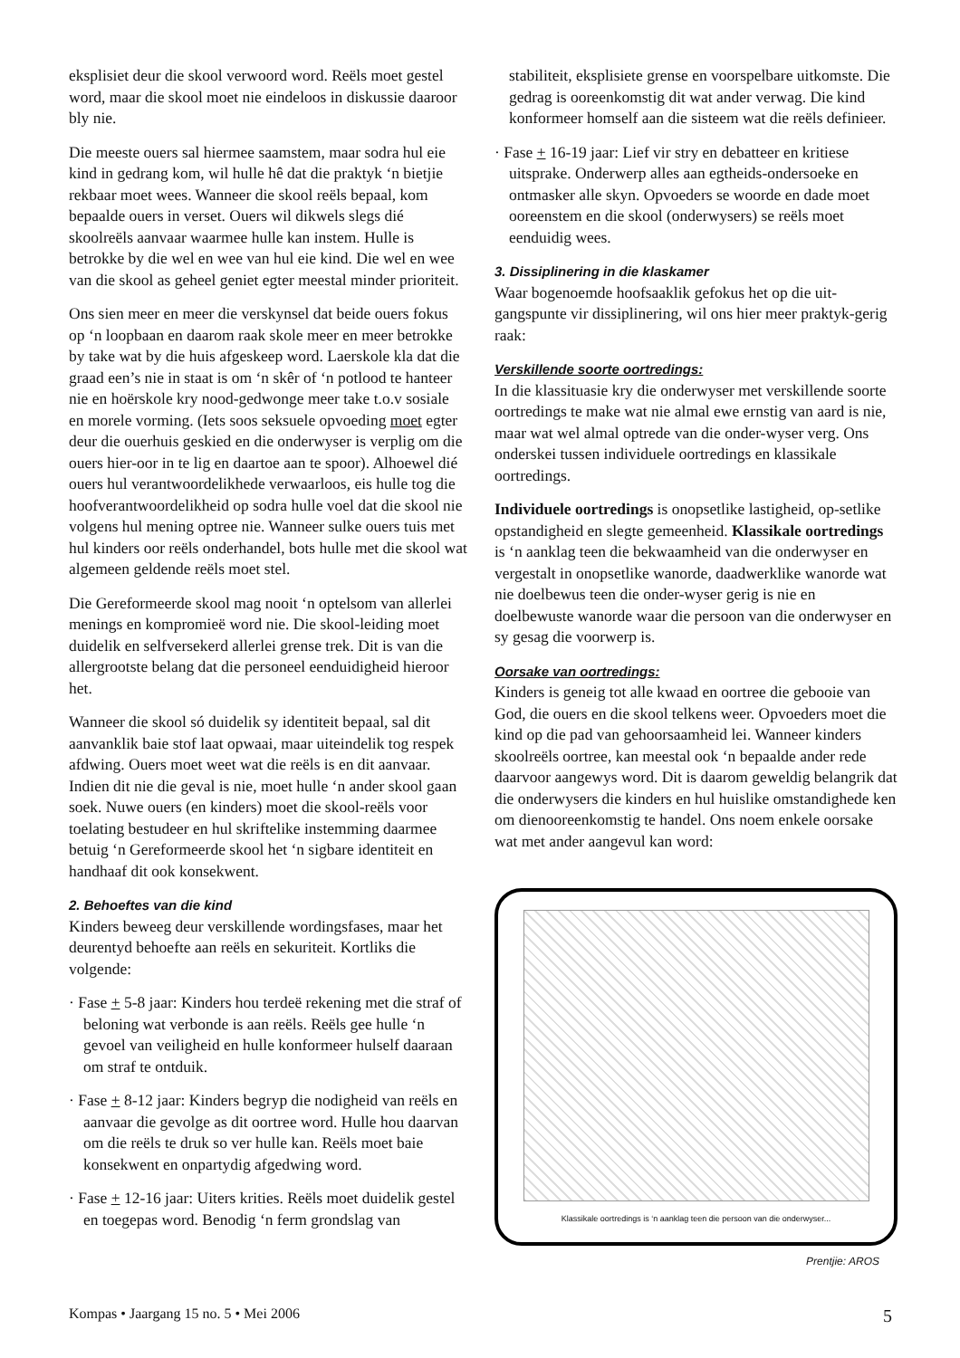eksplisiet deur die skool verwoord word. Reëls moet gestel word, maar die skool moet nie eindeloos in diskussie daaroor bly nie.
Die meeste ouers sal hiermee saamstem, maar sodra hul eie kind in gedrang kom, wil hulle hê dat die praktyk ‘n bietjie rekbaar moet wees. Wanneer die skool reëls bepaal, kom bepaalde ouers in verset. Ouers wil dikwels slegs dié skoolreëls aanvaar waarmee hulle kan instem. Hulle is betrokke by die wel en wee van hul eie kind. Die wel en wee van die skool as geheel geniet egter meestal minder prioriteit.
Ons sien meer en meer die verskynsel dat beide ouers fokus op ‘n loopbaan en daarom raak skole meer en meer betrokke by take wat by die huis afgeskeep word. Laerskole kla dat die graad een’s nie in staat is om ‘n skêr of ‘n potlood te hanteer nie en hoërskole kry nood-gedwonge meer take t.o.v sosiale en morele vorming. (Iets soos seksuele opvoeding moet egter deur die ouerhuis geskied en die onderwyser is verplig om die ouers hier-oor in te lig en daartoe aan te spoor). Alhoewel dié ouers hul verantwoordelikhede verwaarloos, eis hulle tog die hoofverantwoordelikheid op sodra hulle voel dat die skool nie volgens hul mening optree nie. Wanneer sulke ouers tuis met hul kinders oor reëls onderhandel, bots hulle met die skool wat algemeen geldende reëls moet stel.
Die Gereformeerde skool mag nooit ‘n optelsom van allerlei menings en kompromieë word nie. Die skool-leiding moet duidelik en selfversekerd allerlei grense trek. Dit is van die allergrootste belang dat die personeel eenduidigheid hieroor het.
Wanneer die skool só duidelik sy identiteit bepaal, sal dit aanvanklik baie stof laat opwaai, maar uiteindelik tog respek afdwing. Ouers moet weet wat die reëls is en dit aanvaar. Indien dit nie die geval is nie, moet hulle ‘n ander skool gaan soek. Nuwe ouers (en kinders) moet die skool-reëls voor toelating bestudeer en hul skriftelike instemming daarmee betuig ‘n Gereformeerde skool het ‘n sigbare identiteit en handhaaf dit ook konsekwent.
2. Behoeftes van die kind
Kinders beweeg deur verskillende wordingsfases, maar het deurentyd behoefte aan reëls en sekuriteit. Kortliks die volgende:
· Fase + 5-8 jaar: Kinders hou terdeë rekening met die straf of beloning wat verbonde is aan reëls. Reëls gee hulle ‘n gevoel van veiligheid en hulle konformeer hulself daaraan om straf te ontduik.
· Fase + 8-12 jaar: Kinders begryp die nodigheid van reëls en aanvaar die gevolge as dit oortree word. Hulle hou daarvan om die reëls te druk so ver hulle kan. Reëls moet baie konsekwent en onpartydig afgedwing word.
· Fase + 12-16 jaar: Uiters krities. Reëls moet duidelik gestel en toegepas word. Benodig ‘n ferm grondslag van
stabiliteit, eksplisiete grense en voorspelbare uitkomste. Die gedrag is ooreenkomstig dit wat ander verwag. Die kind konformeer homself aan die sisteem wat die reëls definieer.
· Fase + 16-19 jaar: Lief vir stry en debatteer en kritiese uitsprake. Onderwerp alles aan egtheids-ondersoeke en ontmasker alle skyn. Opvoeders se woorde en dade moet ooreenstem en die skool (onderwysers) se reëls moet eenduidig wees.
3. Dissiplinering in die klaskamer
Waar bogenoemde hoofsaaklik gefokus het op die uit-gangspunte vir dissiplinering, wil ons hier meer praktyk-gerig raak:
Verskillende soorte oortredings:
In die klassituasie kry die onderwyser met verskillende soorte oortredings te make wat nie almal ewe ernstig van aard is nie, maar wat wel almal optrede van die onder-wyser verg. Ons onderskei tussen individuele oortredings en klassikale oortredings.
Individuele oortredings is onopsetlike lastigheid, op-setlike opstandigheid en slegte gemeenheid. Klassikale oortredings is ‘n aanklag teen die bekwaamheid van die onderwyser en vergestalt in onopsetlike wanorde, daadwerklike wanorde wat nie doelbewus teen die onder-wyser gerig is nie en doelbewuste wanorde waar die persoon van die onderwyser en sy gesag die voorwerp is.
Oorsake van oortredings:
Kinders is geneig tot alle kwaad en oortree die gebooie van God, die ouers en die skool telkens weer. Opvoeders moet die kind op die pad van gehoorsaamheid lei. Wanneer kinders skoolreëls oortree, kan meestal ook ‘n bepaalde ander rede daarvoor aangewys word. Dit is daarom geweldig belangrik dat die onderwysers die kinders en hul huislike omstandighede ken om dienooreenkomstig te handel. Ons noem enkele oorsake wat met ander aangevul kan word:
Klassikale oortredings is ‘n aanklag teen die persoon van die onderwyser...
Prentjie: AROS
Kompas • Jaargang 15 no. 5 • Mei 2006 5